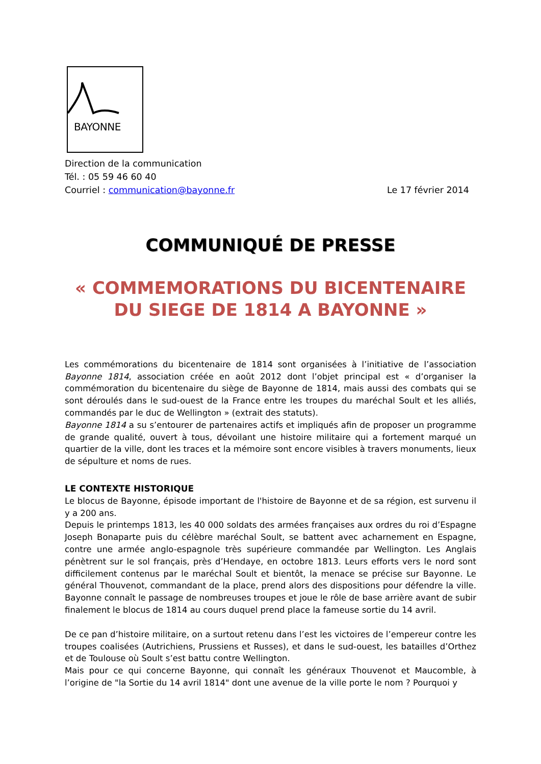BAYONNE
Direction de la communication
Tél. : 05 59 46 60 40
Courriel : communication@bayonne.fr Le 17 février 2014
COMMUNIQUÉ DE PRESSE
« COMMEMORATIONS DU BICENTENAIRE
DU SIEGE DE 1814 A BAYONNE »
Les commémorations du bicentenaire de 1814 sont organisées à l’initiative de l’association Bayonne 1814, association créée en août 2012 dont l’objet principal est « d’organiser la commémoration du bicentenaire du siège de Bayonne de 1814, mais aussi des combats qui se sont déroulés dans le sud-ouest de la France entre les troupes du maréchal Soult et les alliés, commandés par le duc de Wellington » (extrait des statuts).
Bayonne 1814 a su s’entourer de partenaires actifs et impliqués afin de proposer un programme de grande qualité, ouvert à tous, dévoilant une histoire militaire qui a fortement marqué un quartier de la ville, dont les traces et la mémoire sont encore visibles à travers monuments, lieux de sépulture et noms de rues.
LE CONTEXTE HISTORIQUE
Le blocus de Bayonne, épisode important de l'histoire de Bayonne et de sa région, est survenu il y a 200 ans.
Depuis le printemps 1813, les 40 000 soldats des armées françaises aux ordres du roi d’Espagne Joseph Bonaparte puis du célèbre maréchal Soult, se battent avec acharnement en Espagne, contre une armée anglo-espagnole très supérieure commandée par Wellington. Les Anglais pénètrent sur le sol français, près d’Hendaye, en octobre 1813. Leurs efforts vers le nord sont difficilement contenus par le maréchal Soult et bientôt, la menace se précise sur Bayonne. Le général Thouvenot, commandant de la place, prend alors des dispositions pour défendre la ville. Bayonne connaît le passage de nombreuses troupes et joue le rôle de base arrière avant de subir finalement le blocus de 1814 au cours duquel prend place la fameuse sortie du 14 avril.
De ce pan d’histoire militaire, on a surtout retenu dans l’est les victoires de l’empereur contre les troupes coalisées (Autrichiens, Prussiens et Russes), et dans le sud-ouest, les batailles d’Orthez et de Toulouse où Soult s’est battu contre Wellington.
Mais pour ce qui concerne Bayonne, qui connaît les généraux Thouvenot et Maucomble, à l’origine de "la Sortie du 14 avril 1814" dont une avenue de la ville porte le nom ? Pourquoi y